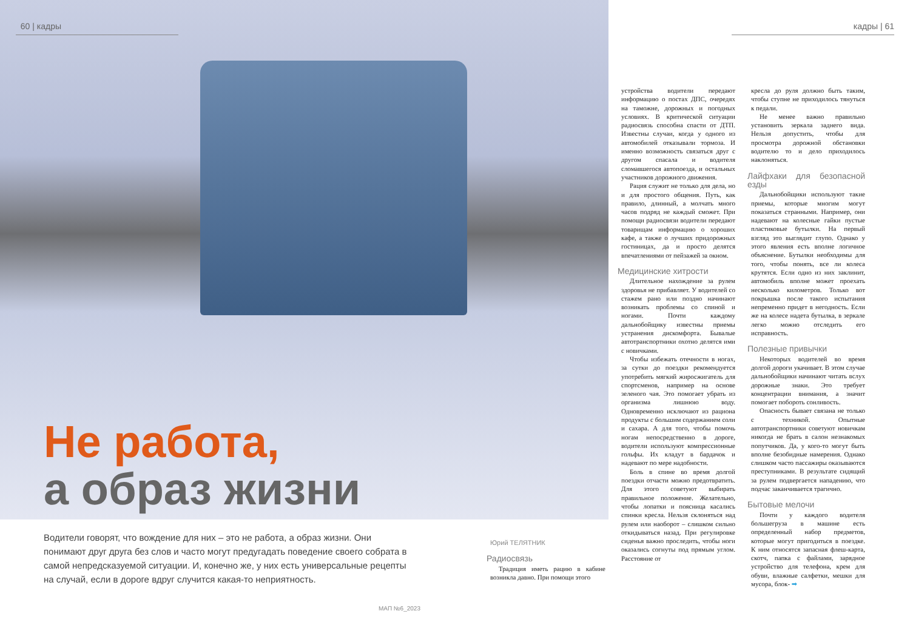60 | кадры кадры | 61
Не работа,
а образ жизни
Водители говорят, что вождение для них – это не работа, а образ жизни. Они понимают друг друга без слов и часто могут предугадать поведение своего собрата в самой непредсказуемой ситуации. И, конечно же, у них есть универсальные рецепты на случай, если в дороге вдруг случится какая-то неприятность.
Юрий ТЕЛЯТНИК
Радиосвязь
Традиция иметь рацию в кабине возникла давно. При помощи этого
устройства водители передают информацию о постах ДПС, очередях на таможне, дорожных и погодных условиях. В критической ситуации радиосвязь способна спасти от ДТП. Известны случаи, когда у одного из автомобилей отказывали тормоза. И именно возможность связаться друг с другом спасала и водителя сломавшегося автопоезда, и остальных участников дорожного движения.
Рация служит не только для дела, но и для простого общения. Путь, как правило, длинный, а молчать много часов подряд не каждый сможет. При помощи радиосвязи водители передают товарищам информацию о хороших кафе, а также о лучших придорожных гостиницах, да и просто делятся впечатлениями от пейзажей за окном.
Медицинские хитрости
Длительное нахождение за рулем здоровья не прибавляет. У водителей со стажем рано или поздно начинают возникать проблемы со спиной и ногами. Почти каждому дальнобойщику известны приемы устранения дискомфорта. Бывалые автотранспортники охотно делятся ими с новичками.
Чтобы избежать отечности в ногах, за сутки до поездки рекомендуется употребить мягкий жиросжигатель для спортсменов, например на основе зеленого чая. Это помогает убрать из организма лишнюю воду. Одновременно исключают из рациона продукты с большим содержанием соли и сахара. А для того, чтобы помочь ногам непосредственно в дороге, водители используют компрессионные гольфы. Их кладут в бардачок и надевают по мере надобности.
Боль в спине во время долгой поездки отчасти можно предотвратить. Для этого советуют выбирать правильное положение. Желательно, чтобы лопатки и поясница касались спинки кресла. Нельзя склоняться над рулем или наоборот – слишком сильно откидываться назад. При регулировке сиденья важно проследить, чтобы ноги оказались согнуты под прямым углом. Расстояние от
кресла до руля должно быть таким, чтобы ступне не приходилось тянуться к педали.
Не менее важно правильно установить зеркала заднего вида. Нельзя допустить, чтобы для просмотра дорожной обстановки водителю то и дело приходилось наклоняться.
Лайфхаки для безопасной езды
Дальнобойщики используют такие приемы, которые многим могут показаться странными. Например, они надевают на колесные гайки пустые пластиковые бутылки. На первый взгляд это выглядит глупо. Однако у этого явления есть вполне логичное объяснение. Бутылки необходимы для того, чтобы понять, все ли колеса крутятся. Если одно из них заклинит, автомобиль вполне может проехать несколько километров. Только вот покрышка после такого испытания непременно придет в негодность. Если же на колесе надета бутылка, в зеркале легко можно отследить его исправность.
Полезные привычки
Некоторых водителей во время долгой дороги укачивает. В этом случае дальнобойщики начинают читать вслух дорожные знаки. Это требует концентрации внимания, а значит помогает побороть сонливость.
Опасность бывает связана не только с техникой. Опытные автотранспортники советуют новичкам никогда не брать в салон незнакомых попутчиков. Да, у кого-то могут быть вполне безобидные намерения. Однако слишком часто пассажиры оказываются преступниками. В результате сидящий за рулем подвергается нападению, что подчас заканчивается трагично.
Бытовые мелочи
Почти у каждого водителя большегруза в машине есть определенный набор предметов, которые могут пригодиться в поездке. К ним относятся запасная флеш-карта, скотч, папка с файлами, зарядное устройство для телефона, крем для обуви, влажные салфетки, мешки для мусора, блок- ➡
МАП №6_2023